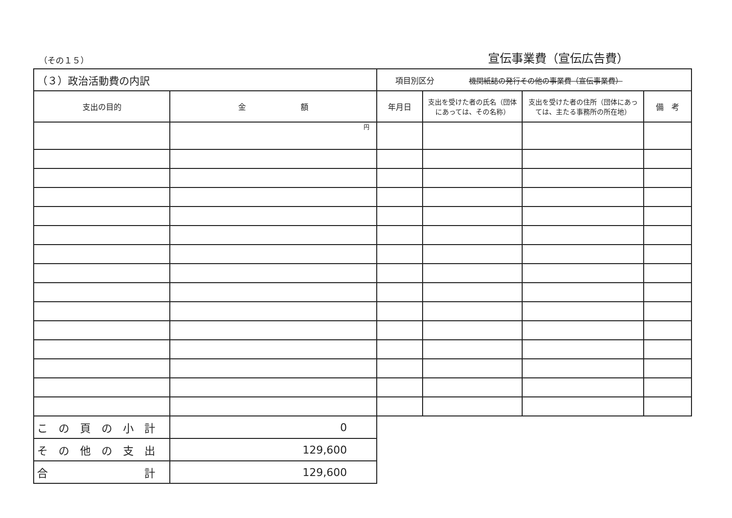（その１５） 宣伝事業費（宣伝広告費）
| （３）政治活動費の内訳 | | 項目別区分 機関紙誌の発行その他の事業費（宣伝事業費） | | | |
| 支出の目的 | 金 額 | 年月日 | 支出を受けた者の氏名（団体にあっては、その名称） | 支出を受けた者の住所（団体にあっては、主たる事務所の所在地） | 備 考 |
| | 円 | | | | |
| こ の 頁 の 小 計 | 0 | | | | |
| そ の 他 の 支 出 | 129,600 | | | | |
| 合 計 | 129,600 | | | | |